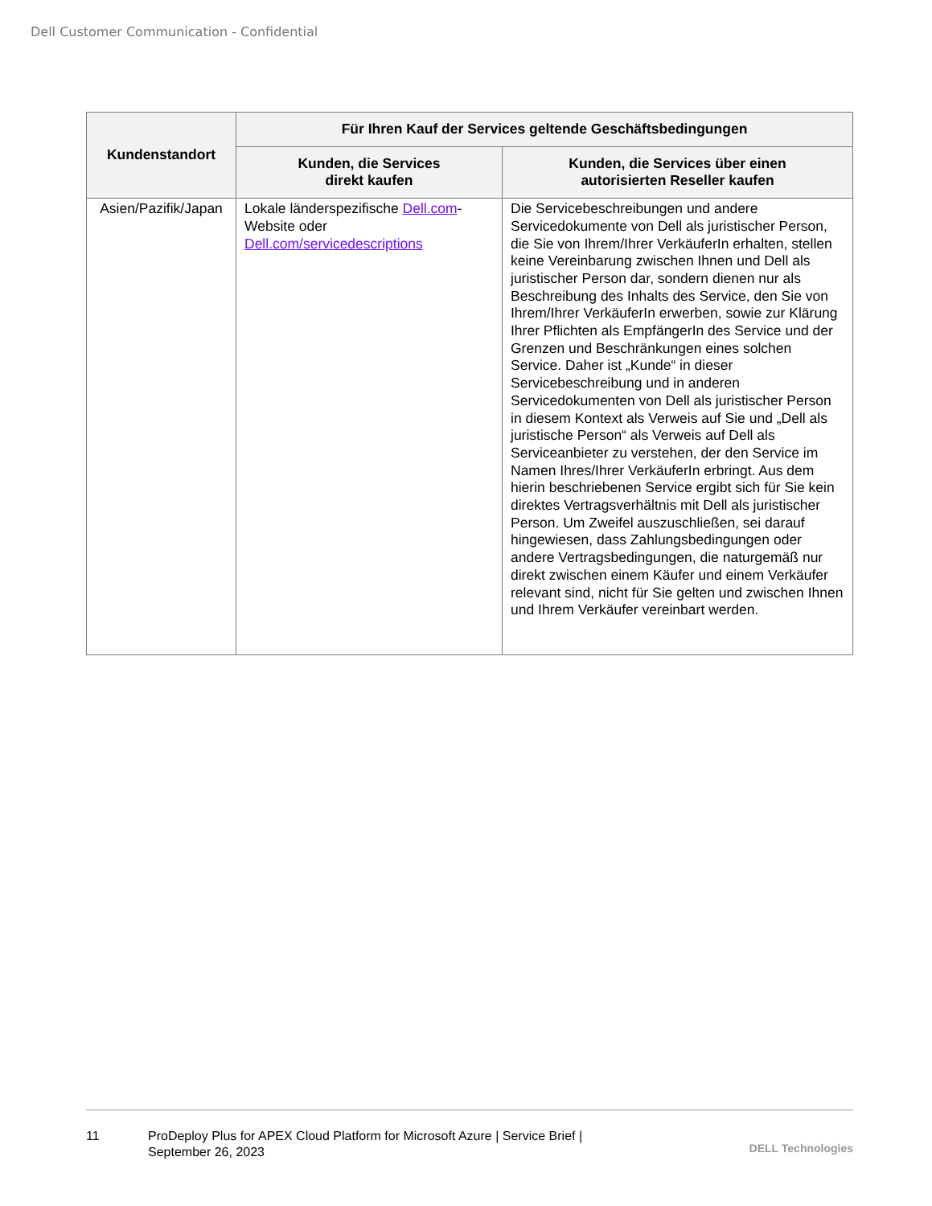Dell Customer Communication - Confidential
| Kundenstandort | Für Ihren Kauf der Services geltende Geschäftsbedingungen | |
| --- | --- | --- |
| | Kunden, die Services direkt kaufen | Kunden, die Services über einen autorisierten Reseller kaufen |
| Asien/Pazifik/Japan | Lokale länderspezifische Dell.com -Website oder Dell.com/servicedescriptions | Die Servicebeschreibungen und andere Servicedokumente von Dell als juristischer Person, die Sie von Ihrem/Ihrer VerkäuferIn erhalten, stellen keine Vereinbarung zwischen Ihnen und Dell als juristischer Person dar, sondern dienen nur als Beschreibung des Inhalts des Service, den Sie von Ihrem/Ihrer VerkäuferIn erwerben, sowie zur Klärung Ihrer Pflichten als EmpfängerIn des Service und der Grenzen und Beschränkungen eines solchen Service. Daher ist „Kunde“ in dieser Servicebeschreibung und in anderen Servicedokumenten von Dell als juristischer Person in diesem Kontext als Verweis auf Sie und „Dell als juristische Person“ als Verweis auf Dell als Serviceanbieter zu verstehen, der den Service im Namen Ihres/Ihrer VerkäuferIn erbringt. Aus dem hierin beschriebenen Service ergibt sich für Sie kein direktes Vertragsverhältnis mit Dell als juristischer Person. Um Zweifel auszuschließen, sei darauf hingewiesen, dass Zahlungsbedingungen oder andere Vertragsbedingungen, die naturgemäß nur direkt zwischen einem Käufer und einem Verkäufer relevant sind, nicht für Sie gelten und zwischen Ihnen und Ihrem Verkäufer vereinbart werden. |
11 ProDeploy Plus for APEX Cloud Platform for Microsoft Azure | Service Brief |
September 26, 2023
DELL Technologies